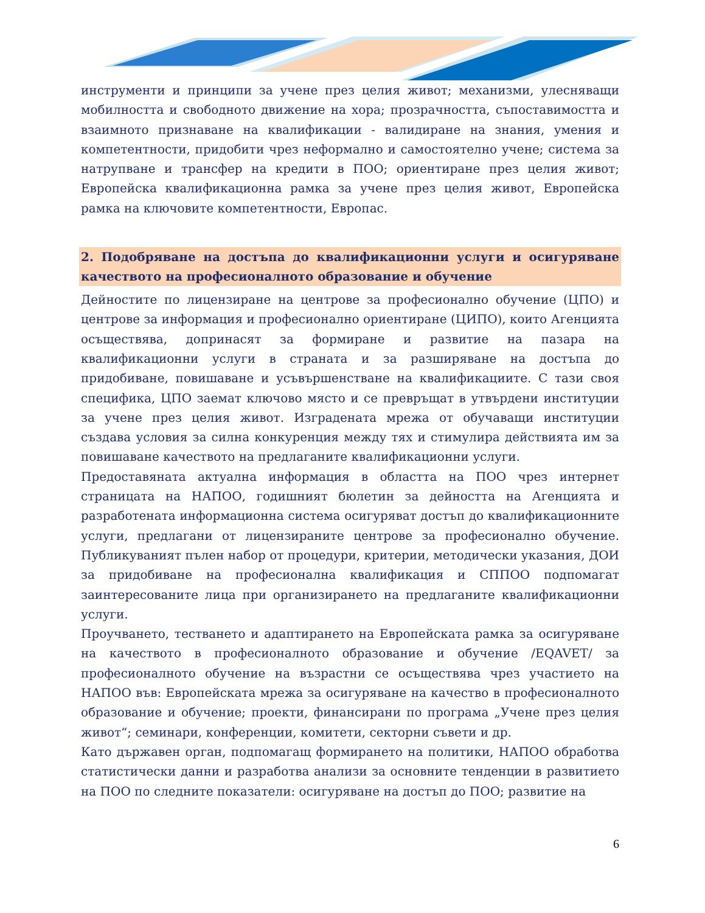инструменти и принципи за учене през целия живот; механизми, улесняващи мобилността и свободното движение на хора; прозрачността, съпоставимостта и взаимното признаване на квалификации - валидиране на знания, умения и компетентности, придобити чрез неформално и самостоятелно учене; система за натрупване и трансфер на кредити в ПОО; ориентиране през целия живот; Европейска квалификационна рамка за учене през целия живот, Европейска рамка на ключовите компетентности, Европас.
2. Подобряване на достъпа до квалификационни услуги и осигуряване качеството на професионалното образование и обучение
Дейностите по лицензиране на центрове за професионално обучение (ЦПО) и центрове за информация и професионално ориентиране (ЦИПО), които Агенцията осъществява, допринасят за формиране и развитие на пазара на квалификационни услуги в страната и за разширяване на достъпа до придобиване, повишаване и усъвършенстване на квалификациите. С тази своя специфика, ЦПО заемат ключово място и се превръщат в утвърдени институции за учене през целия живот. Изградената мрежа от обучаващи институции създава условия за силна конкуренция между тях и стимулира действията им за повишаване качеството на предлаганите квалификационни услуги.
Предоставяната актуална информация в областта на ПОО чрез интернет страницата на НАПОО, годишният бюлетин за дейността на Агенцията и разработената информационна система осигуряват достъп до квалификационните услуги, предлагани от лицензираните центрове за професионално обучение. Публикуваният пълен набор от процедури, критерии, методически указания, ДОИ за придобиване на професионална квалификация и СППОО подпомагат заинтересованите лица при организирането на предлаганите квалификационни услуги.
Проучването, тестването и адаптирането на Европейската рамка за осигуряване на качеството в професионалното образование и обучение /EQAVET/ за професионалното обучение на възрастни се осъществява чрез участието на НАПОО във: Европейската мрежа за осигуряване на качество в професионалното образование и обучение; проекти, финансирани по програма „Учене през целия живот“; семинари, конференции, комитети, секторни съвети и др.
Като държавен орган, подпомагащ формирането на политики, НАПОО обработва статистически данни и разработва анализи за основните тенденции в развитието на ПОО по следните показатели: осигуряване на достъп до ПОО; развитие на
6